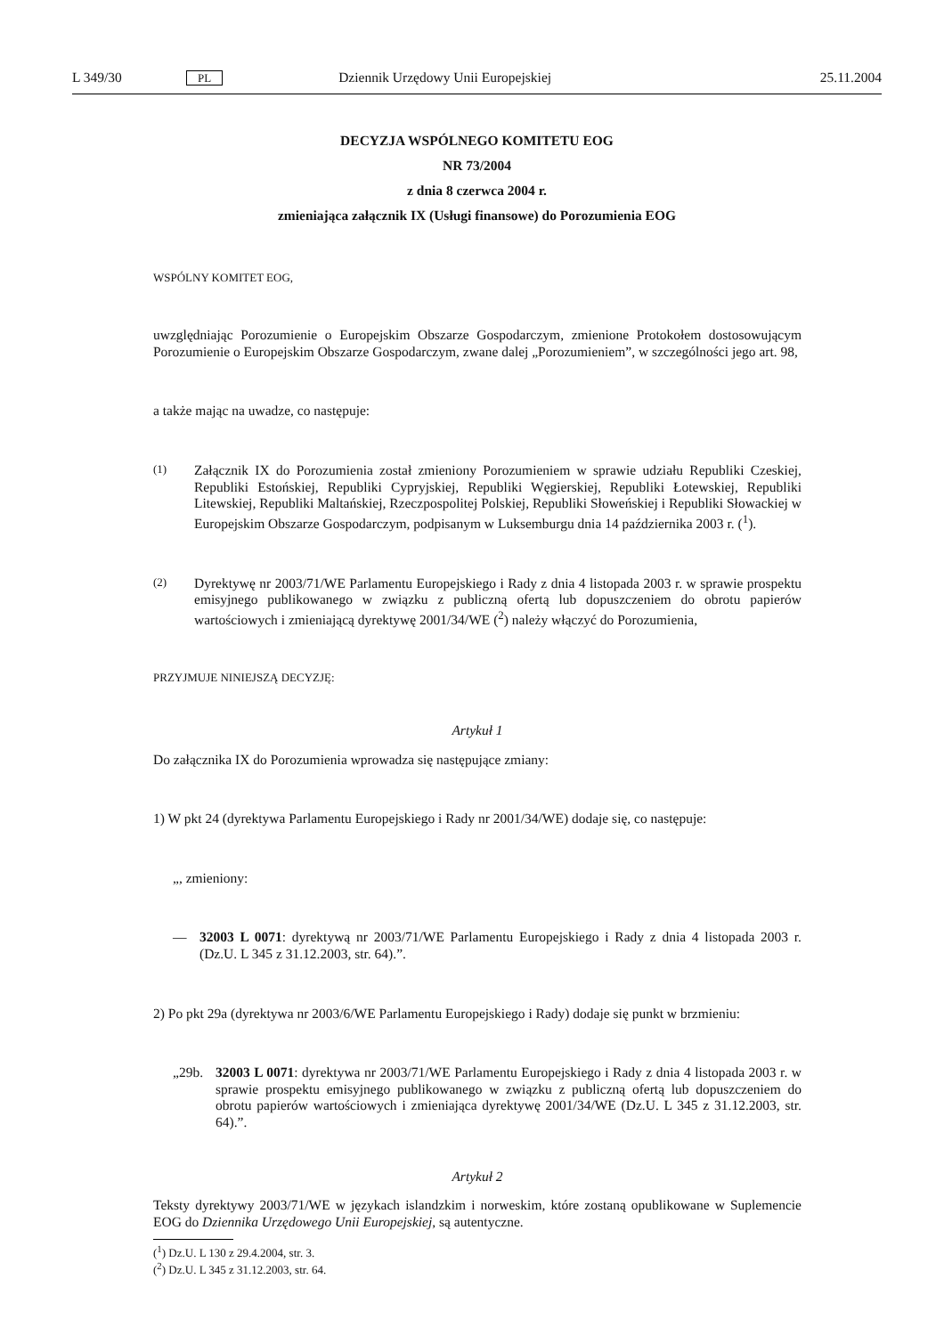L 349/30 PL Dziennik Urzędowy Unii Europejskiej 25.11.2004
DECYZJA WSPÓLNEGO KOMITETU EOG
NR 73/2004
z dnia 8 czerwca 2004 r.
zmieniająca załącznik IX (Usługi finansowe) do Porozumienia EOG
WSPÓLNY KOMITET EOG,
uwzględniając Porozumienie o Europejskim Obszarze Gospodarczym, zmienione Protokołem dostosowującym Porozumienie o Europejskim Obszarze Gospodarczym, zwane dalej „Porozumieniem”, w szczególności jego art. 98,
a także mając na uwadze, co następuje:
(1) Załącznik IX do Porozumienia został zmieniony Porozumieniem w sprawie udziału Republiki Czeskiej, Republiki Estońskiej, Republiki Cypryjskiej, Republiki Węgierskiej, Republiki Łotewskiej, Republiki Litewskiej, Republiki Maltańskiej, Rzeczpospolitej Polskiej, Republiki Słoweńskiej i Republiki Słowackiej w Europejskim Obszarze Gospodarczym, podpisanym w Luksemburgu dnia 14 października 2003 r. (<sup>1</sup>).
(2) Dyrektywę nr 2003/71/WE Parlamentu Europejskiego i Rady z dnia 4 listopada 2003 r. w sprawie prospektu emisyjnego publikowanego w związku z publiczną ofertą lub dopuszczeniem do obrotu papierów wartościowych i zmieniającą dyrektywę 2001/34/WE (<sup>2</sup>) należy włączyć do Porozumienia,
PRZYJMUJE NINIEJSZĄ DECYZJĘ:
Artykuł 1
Do załącznika IX do Porozumienia wprowadza się następujące zmiany:
1) W pkt 24 (dyrektywa Parlamentu Europejskiego i Rady nr 2001/34/WE) dodaje się, co następuje:
„, zmieniony:
— 32003 L 0071: dyrektywą nr 2003/71/WE Parlamentu Europejskiego i Rady z dnia 4 listopada 2003 r. (Dz.U. L 345 z 31.12.2003, str. 64).”.
2) Po pkt 29a (dyrektywa nr 2003/6/WE Parlamentu Europejskiego i Rady) dodaje się punkt w brzmieniu:
„29b. 32003 L 0071: dyrektywa nr 2003/71/WE Parlamentu Europejskiego i Rady z dnia 4 listopada 2003 r. w sprawie prospektu emisyjnego publikowanego w związku z publiczną ofertą lub dopuszczeniem do obrotu papierów wartościowych i zmieniająca dyrektywę 2001/34/WE (Dz.U. L 345 z 31.12.2003, str. 64).”.
Artykuł 2
Teksty dyrektywy 2003/71/WE w językach islandzkim i norweskim, które zostaną opublikowane w Suplemencie EOG do Dziennika Urzędowego Unii Europejskiej, są autentyczne.
(<sup>1</sup>) Dz.U. L 130 z 29.4.2004, str. 3.
(<sup>2</sup>) Dz.U. L 345 z 31.12.2003, str. 64.